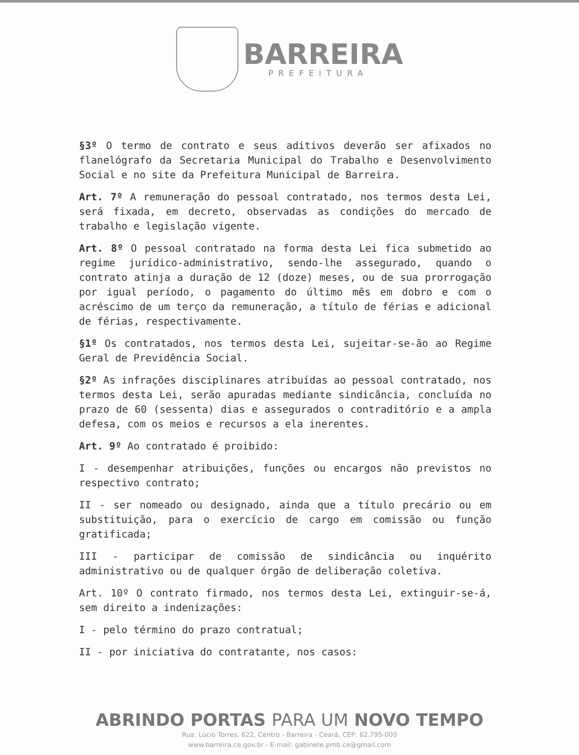BARREIRA
PREFEITURA
§3º O termo de contrato e seus aditivos deverão ser afixados no flanelógrafo da Secretaria Municipal do Trabalho e Desenvolvimento Social e no site da Prefeitura Municipal de Barreira.
Art. 7º A remuneração do pessoal contratado, nos termos desta Lei, será fixada, em decreto, observadas as condições do mercado de trabalho e legislação vigente.
Art. 8º O pessoal contratado na forma desta Lei fica submetido ao regime jurídico-administrativo, sendo-lhe assegurado, quando o contrato atinja a duração de 12 (doze) meses, ou de sua prorrogação por igual período, o pagamento do último mês em dobro e com o acréscimo de um terço da remuneração, a título de férias e adicional de férias, respectivamente.
§1º Os contratados, nos termos desta Lei, sujeitar-se-ão ao Regime Geral de Previdência Social.
§2º As infrações disciplinares atribuídas ao pessoal contratado, nos termos desta Lei, serão apuradas mediante sindicância, concluída no prazo de 60 (sessenta) dias e assegurados o contraditório e a ampla defesa, com os meios e recursos a ela inerentes.
Art. 9º Ao contratado é proibido:
I - desempenhar atribuições, funções ou encargos não previstos no respectivo contrato;
II - ser nomeado ou designado, ainda que a título precário ou em substituição, para o exercício de cargo em comissão ou função gratificada;
III - participar de comissão de sindicância ou inquérito administrativo ou de qualquer órgão de deliberação coletiva.
Art. 10º O contrato firmado, nos termos desta Lei, extinguir-se-á, sem direito a indenizações:
I - pelo término do prazo contratual;
II - por iniciativa do contratante, nos casos:
ABRINDO PORTAS PARA UM NOVO TEMPO
Rua: Lúcio Torres, 622, Centro - Barreira - Ceará, CEP: 62.795-000
www.barreira.ce.gov.br - E-mail: gabinete.pmb.ce@gmail.com